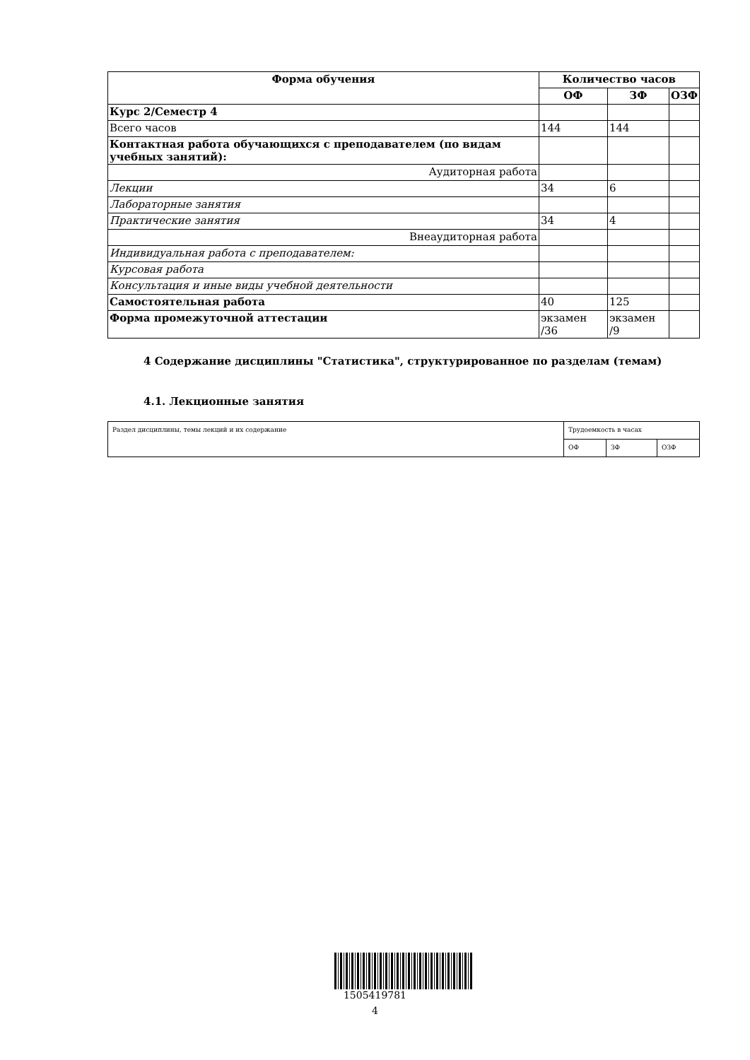| Форма обучения | Количество часов | | |
| --- | --- | --- | --- |
| | ОФ | ЗФ | ОЗФ |
| Курс 2/Семестр 4 | | | |
| Всего часов | 144 | 144 | |
| Контактная работа обучающихся с преподавателем (по видам учебных занятий): | | | |
| Аудиторная работа | | | |
| Лекции | 34 | 6 | |
| Лабораторные занятия | | | |
| Практические занятия | 34 | 4 | |
| Внеаудиторная работа | | | |
| Индивидуальная работа с преподавателем: | | | |
| Курсовая работа | | | |
| Консультация и иные виды учебной деятельности | | | |
| Самостоятельная работа | 40 | 125 | |
| Форма промежуточной аттестации | экзамен /36 | экзамен /9 | |
4 Содержание дисциплины "Статистика", структурированное по разделам (темам)
4.1. Лекционные занятия
| Раздел дисциплины, темы лекций и их содержание | Трудоемкость в часах | | |
| | ОФ | ЗФ | ОЗФ |
1505419781
4